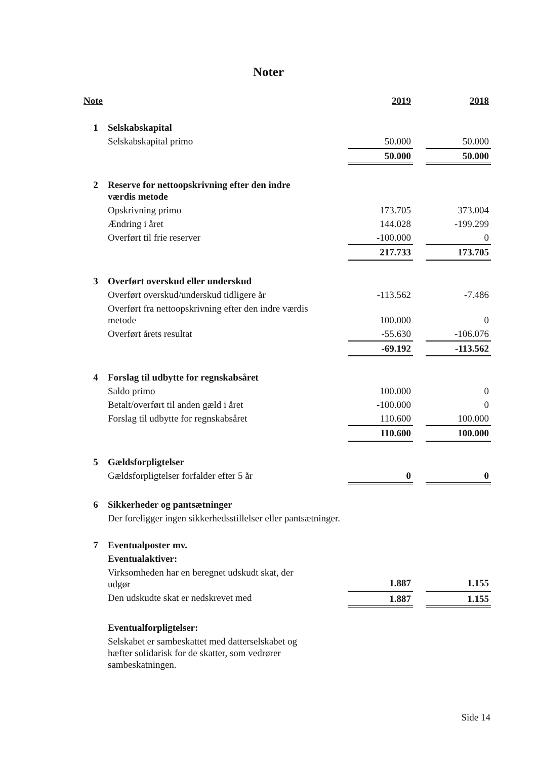Noter
| Note | | 2019 | | 2018 |
| --- | --- | --- | --- | --- |
| 1 | Selskabskapital | | | |
| | Selskabskapital primo | 50.000 | | 50.000 |
| | | 50.000 | | 50.000 |
| 2 | Reserve for nettoopskrivning efter den indre værdis metode | | | |
| | Opskrivning primo | 173.705 | | 373.004 |
| | Ændring i året | 144.028 | | -199.299 |
| | Overført til frie reserver | -100.000 | | 0 |
| | | 217.733 | | 173.705 |
| 3 | Overført overskud eller underskud | | | |
| | Overført overskud/underskud tidligere år | -113.562 | | -7.486 |
| | Overført fra nettoopskrivning efter den indre værdis metode | 100.000 | | 0 |
| | Overført årets resultat | -55.630 | | -106.076 |
| | | -69.192 | | -113.562 |
| 4 | Forslag til udbytte for regnskabsåret | | | |
| | Saldo primo | 100.000 | | 0 |
| | Betalt/overført til anden gæld i året | -100.000 | | 0 |
| | Forslag til udbytte for regnskabsåret | 110.600 | | 100.000 |
| | | 110.600 | | 100.000 |
| 5 | Gældsforpligtelser | | | |
| | Gældsforpligtelser forfalder efter 5 år | 0 | | 0 |
| 6 | Sikkerheder og pantsætninger | | | |
| | Der foreligger ingen sikkerhedsstillelser eller pantsætninger. | | | |
| 7 | Eventualposter mv. | | | |
| | Eventualaktiver: | | | |
| | Virksomheden har en beregnet udskudt skat, der udgør | 1.887 | | 1.155 |
| | Den udskudte skat er nedskrevet med | 1.887 | | 1.155 |
| | Eventualforpligtelser: | | | |
| | Selskabet er sambeskattet med datterselskabet og hæfter solidarisk for de skatter, som vedrører sambeskatningen. | | | |
Side 14